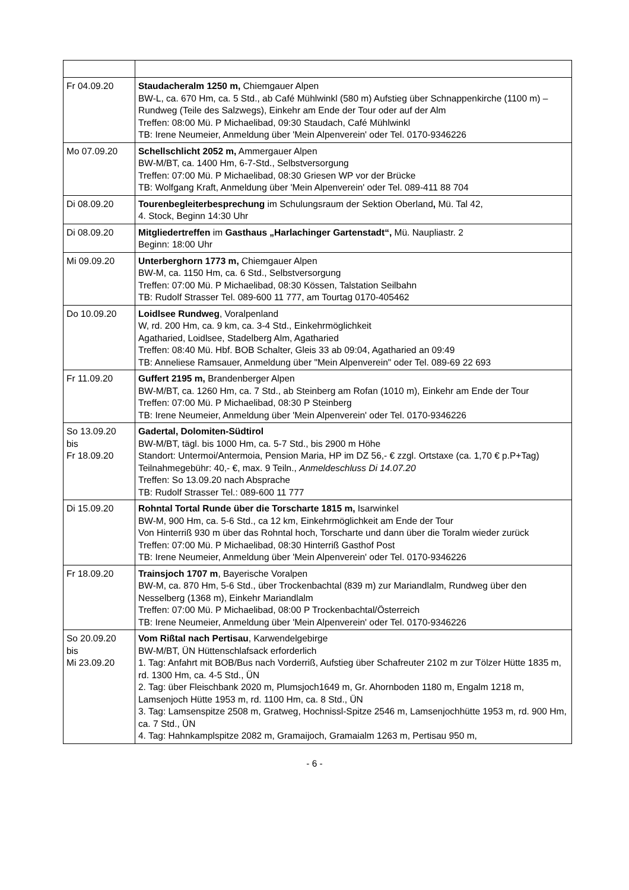| Fr 04.09.20 | Staudacheralm 1250 m, Chiemgauer Alpen BW-L, ca. 670 Hm, ca. 5 Std., ab Café Mühlwinkl (580 m) Aufstieg über Schnappenkirche (1100 m) – Rundweg (Teile des Salzwegs), Einkehr am Ende der Tour oder auf der Alm Treffen: 08:00 Mü. P Michaelibad, 09:30 Staudach, Café Mühlwinkl TB: Irene Neumeier, Anmeldung über 'Mein Alpenverein' oder Tel. 0170-9346226 |
| Mo 07.09.20 | Schellschlicht 2052 m, Ammergauer Alpen BW-M/BT, ca. 1400 Hm, 6-7-Std., Selbstversorgung Treffen: 07:00 Mü. P Michaelibad, 08:30 Griesen WP vor der Brücke TB: Wolfgang Kraft, Anmeldung über 'Mein Alpenverein' oder Tel. 089-411 88 704 |
| Di 08.09.20 | Tourenbegleiterbesprechung im Schulungsraum der Sektion Oberland , Mü. Tal 42, 4. Stock, Beginn 14:30 Uhr |
| Di 08.09.20 | Mitgliedertreffen im Gasthaus „Harlachinger Gartenstadt“, Mü. Naupliastr. 2 Beginn: 18:00 Uhr |
| Mi 09.09.20 | Unterberghorn 1773 m, Chiemgauer Alpen BW-M, ca. 1150 Hm, ca. 6 Std., Selbstversorgung Treffen: 07:00 Mü. P Michaelibad, 08:30 Kössen, Talstation Seilbahn TB: Rudolf Strasser Tel. 089-600 11 777, am Tourtag 0170-405462 |
| Do 10.09.20 | Loidlsee Rundweg , Voralpenland W, rd. 200 Hm, ca. 9 km, ca. 3-4 Std., Einkehrmöglichkeit Agatharied, Loidlsee, Stadelberg Alm, Agatharied Treffen: 08:40 Mü. Hbf. BOB Schalter, Gleis 33 ab 09:04, Agatharied an 09:49 TB: Anneliese Ramsauer, Anmeldung über "Mein Alpenverein" oder Tel. 089-69 22 693 |
| Fr 11.09.20 | Guffert 2195 m, Brandenberger Alpen BW-M/BT, ca. 1260 Hm, ca. 7 Std., ab Steinberg am Rofan (1010 m), Einkehr am Ende der Tour Treffen: 07:00 Mü. P Michaelibad, 08:30 P Steinberg TB: Irene Neumeier, Anmeldung über 'Mein Alpenverein' oder Tel. 0170-9346226 |
| So 13.09.20 bis Fr 18.09.20 | Gadertal, Dolomiten-Südtirol BW-M/BT, tägl. bis 1000 Hm, ca. 5-7 Std., bis 2900 m Höhe Standort: Untermoi/Antermoia, Pension Maria, HP im DZ 56,- € zzgl. Ortstaxe (ca. 1,70 € p.P+Tag) Teilnahmegebühr: 40,- €, max. 9 Teiln., Anmeldeschluss Di 14.07.20 Treffen: So 13.09.20 nach Absprache TB: Rudolf Strasser Tel.: 089-600 11 777 |
| Di 15.09.20 | Rohntal Tortal Runde über die Torscharte 1815 m, Isarwinkel BW-M, 900 Hm, ca. 5-6 Std., ca 12 km, Einkehrmöglichkeit am Ende der Tour Von Hinterriß 930 m über das Rohntal hoch, Torscharte und dann über die Toralm wieder zurück Treffen: 07:00 Mü. P Michaelibad, 08:30 Hinterriß Gasthof Post TB: Irene Neumeier, Anmeldung über 'Mein Alpenverein' oder Tel. 0170-9346226 |
| Fr 18.09.20 | Trainsjoch 1707 m , Bayerische Voralpen BW-M, ca. 870 Hm, 5-6 Std., über Trockenbachtal (839 m) zur Mariandlalm, Rundweg über den Nesselberg (1368 m), Einkehr Mariandlalm Treffen: 07:00 Mü. P Michaelibad, 08:00 P Trockenbachtal/Österreich TB: Irene Neumeier, Anmeldung über 'Mein Alpenverein' oder Tel. 0170-9346226 |
| So 20.09.20 bis Mi 23.09.20 | Vom Rißtal nach Pertisau , Karwendelgebirge BW-M/BT, ÜN Hüttenschlafsack erforderlich 1. Tag: Anfahrt mit BOB/Bus nach Vorderriß, Aufstieg über Schafreuter 2102 m zur Tölzer Hütte 1835 m, rd. 1300 Hm, ca. 4-5 Std., ÜN 2. Tag: über Fleischbank 2020 m, Plumsjoch1649 m, Gr. Ahornboden 1180 m, Engalm 1218 m, Lamsenjoch Hütte 1953 m, rd. 1100 Hm, ca. 8 Std., ÜN 3. Tag: Lamsenspitze 2508 m, Gratweg, Hochnissl-Spitze 2546 m, Lamsenjochhütte 1953 m, rd. 900 Hm, ca. 7 Std., ÜN 4. Tag: Hahnkamplspitze 2082 m, Gramaijoch, Gramaialm 1263 m, Pertisau 950 m, |
- 6 -